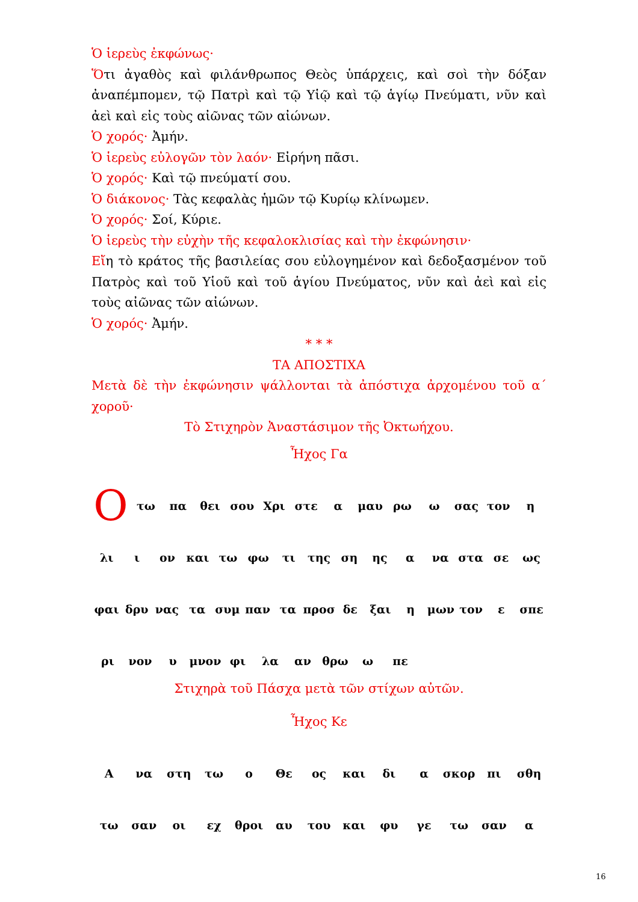Ὁ ἱερεὺς ἐκφώνως·
Ὅτι ἀγαθὸς καὶ φιλάνθρωπος Θεὸς ὑπάρχεις, καὶ σοὶ τὴν δόξαν ἀναπέμπομεν, τῷ Πατρὶ καὶ τῷ Υἱῷ καὶ τῷ ἁγίῳ Πνεύματι, νῦν καὶ ἀεὶ καὶ εἰς τοὺς αἰῶνας τῶν αἰώνων.
Ὁ χορός· Ἀμήν.
Ὁ ἱερεὺς εὐλογῶν τὸν λαόν· Εἰρήνη πᾶσι.
Ὁ χορός· Καὶ τῷ πνεύματί σου.
Ὁ διάκονος· Τὰς κεφαλὰς ἡμῶν τῷ Κυρίῳ κλίνωμεν.
Ὁ χορός· Σοί, Κύριε.
Ὁ ἱερεὺς τὴν εὐχὴν τῆς κεφαλοκλισίας καὶ τὴν ἐκφώνησιν·
Εἴη τὸ κράτος τῆς βασιλείας σου εὐλογημένον καὶ δεδοξασμένον τοῦ Πατρὸς καὶ τοῦ Υἱοῦ καὶ τοῦ ἁγίου Πνεύματος, νῦν καὶ ἀεὶ καὶ εἰς τοὺς αἰῶνας τῶν αἰώνων.
Ὁ χορός· Ἀμήν.
* * *
ΤΑ ΑΠΟΣΤΙΧΑ
Μετὰ δὲ τὴν ἐκφώνησιν ψάλλονται τὰ ἀπόστιχα ἀρχομένου τοῦ α΄ χοροῦ·
Τὸ Στιχηρὸν Ἀναστάσιμον τῆς Ὀκτωήχου.
Ἦχος Γα
Οτω πα θει σου Χρι στε α μαυ ρω ω σας τον η
λι ι ον και τω φω τι της ση ης α να στα σε ως
φαι δρυ νας τα συμ παν τα προσ δε ξαι η μων τον ε σπε
ρι νον υ μνον φι λα αν θρω ω πε
Στιχηρὰ τοῦ Πάσχα μετὰ τῶν στίχων αὐτῶν.
Ἦχος Κε
Ανα στη τω ο Θε ος και δι α σκορ πι σθη
τω σαν οι εχ θροι αυ του και φυ γε τω σαν α
16